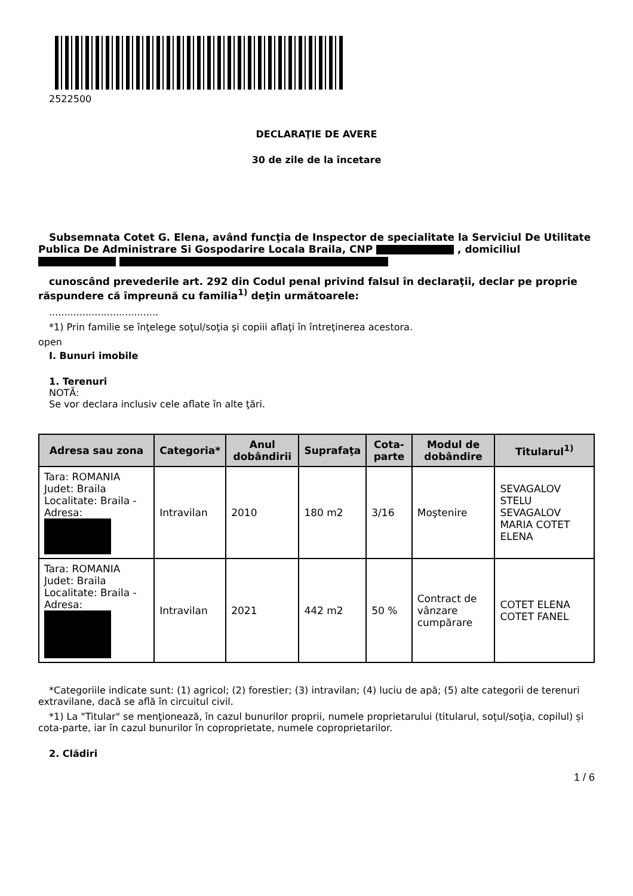2522500
DECLARAŢIE DE AVERE
30 de zile de la încetare
Subsemnata Cotet G. Elena, având funcţia de Inspector de specialitate la Serviciul De Utilitate Publica De Administrare Si Gospodarire Locala Braila, CNP , domiciliul
cunoscând prevederile art. 292 din Codul penal privind falsul în declaraţii, declar pe proprie răspundere că împreună cu familia<sup>1)</sup> deţin următoarele:
....................................
*1) Prin familie se înţelege soţul/soţia şi copiii aflaţi în întreţinerea acestora.
open
I. Bunuri imobile
1. Terenuri
NOTĂ:
Se vor declara inclusiv cele aflate în alte ţări.
| Adresa sau zona | Categoria* | Anul dobândirii | Suprafaţa | Cota-parte | Modul de dobândire | Titularul<sup>1)</sup> |
| --- | --- | --- | --- | --- | --- | --- |
| Tara: ROMANIA Judet: Braila Localitate: Braila - Adresa: | Intravilan | 2010 | 180 m2 | 3/16 | Moştenire | SEVAGALOV STELU SEVAGALOV MARIA COTET ELENA |
| Tara: ROMANIA Judet: Braila Localitate: Braila - Adresa: | Intravilan | 2021 | 442 m2 | 50 % | Contract de vânzare cumpărare | COTET ELENA COTET FANEL |
*Categoriile indicate sunt: (1) agricol; (2) forestier; (3) intravilan; (4) luciu de apă; (5) alte categorii de terenuri extravilane, dacă se află în circuitul civil.
*1) La "Titular" se menţionează, în cazul bunurilor proprii, numele proprietarului (titularul, soţul/soţia, copilul) și cota-parte, iar în cazul bunurilor în coproprietate, numele coproprietarilor.
2. Clădiri
1 / 6